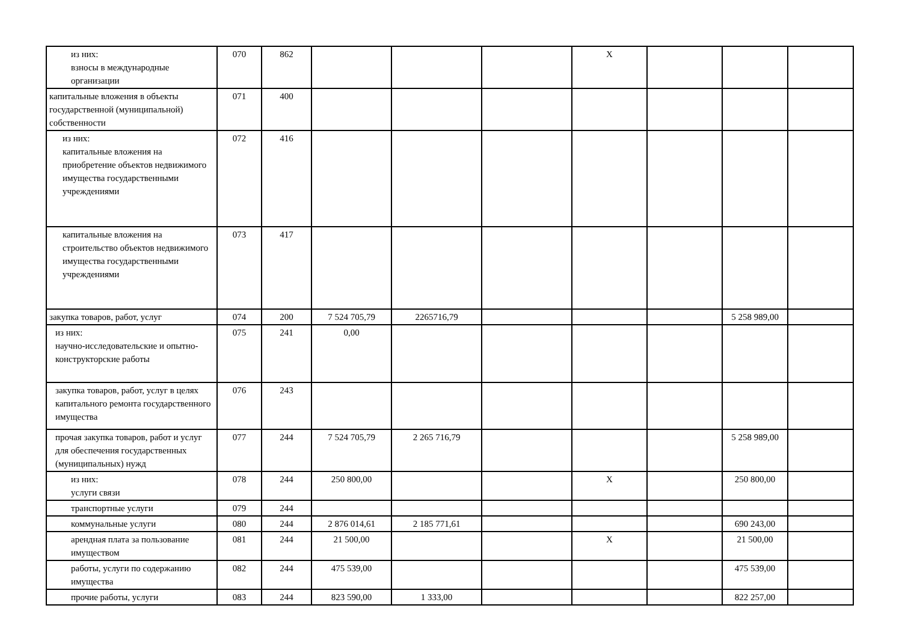| из них: взносы в международные организации | 070 | 862 | | | | Х | | | |
| капитальные вложения в объекты государственной (муниципальной) собственности | 071 | 400 | | | | | | | |
| из них: капитальные вложения на приобретение объектов недвижимого имущества государственными учреждениями | 072 | 416 | | | | | | | |
| капитальные вложения на строительство объектов недвижимого имущества государственными учреждениями | 073 | 417 | | | | | | | |
| закупка товаров, работ, услуг | 074 | 200 | 7 524 705,79 | 2265716,79 | | | | 5 258 989,00 | |
| из них: научно-исследовательские и опытно-конструкторские работы | 075 | 241 | 0,00 | | | | | | |
| закупка товаров, работ, услуг в целях капитального ремонта государственного имущества | 076 | 243 | | | | | | | |
| прочая закупка товаров, работ и услуг для обеспечения государственных (муниципальных) нужд | 077 | 244 | 7 524 705,79 | 2 265 716,79 | | | | 5 258 989,00 | |
| из них: услуги связи | 078 | 244 | 250 800,00 | | | Х | | 250 800,00 | |
| транспортные услуги | 079 | 244 | | | | | | | |
| коммунальные услуги | 080 | 244 | 2 876 014,61 | 2 185 771,61 | | | | 690 243,00 | |
| арендная плата за пользование имуществом | 081 | 244 | 21 500,00 | | | Х | | 21 500,00 | |
| работы, услуги по содержанию имущества | 082 | 244 | 475 539,00 | | | | | 475 539,00 | |
| прочие работы, услуги | 083 | 244 | 823 590,00 | 1 333,00 | | | | 822 257,00 | |